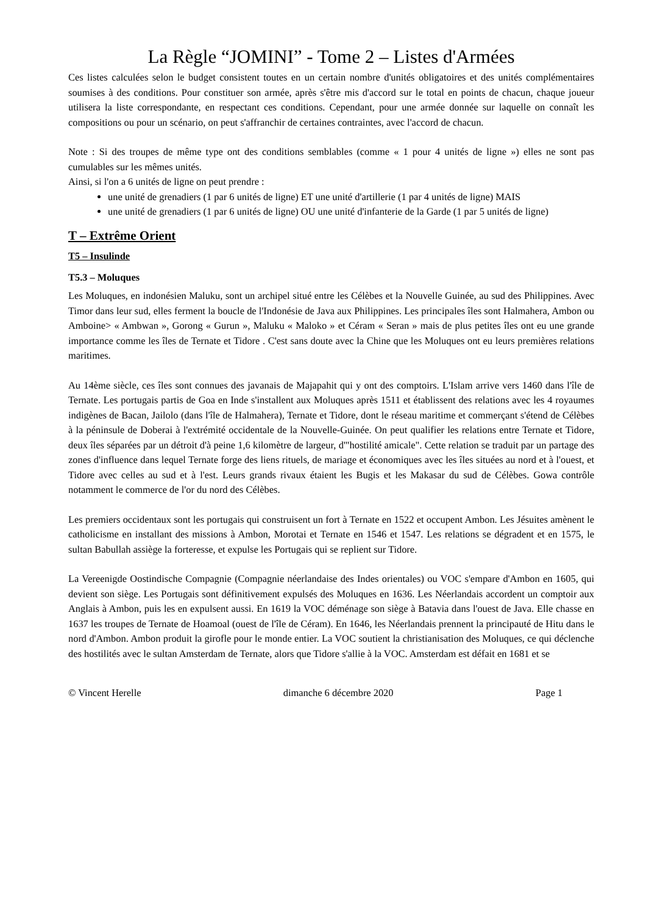La Règle “JOMINI” - Tome 2 – Listes d'Armées
Ces listes calculées selon le budget consistent toutes en un certain nombre d'unités obligatoires et des unités complémentaires soumises à des conditions. Pour constituer son armée, après s'être mis d'accord sur le total en points de chacun, chaque joueur utilisera la liste correspondante, en respectant ces conditions. Cependant, pour une armée donnée sur laquelle on connaît les compositions ou pour un scénario, on peut s'affranchir de certaines contraintes, avec l'accord de chacun.
Note : Si des troupes de même type ont des conditions semblables (comme « 1 pour 4 unités de ligne ») elles ne sont pas cumulables sur les mêmes unités.
Ainsi, si l'on a 6 unités de ligne on peut prendre :
une unité de grenadiers (1 par 6 unités de ligne) ET une unité d'artillerie (1 par 4 unités de ligne) MAIS
une unité de grenadiers (1 par 6 unités de ligne) OU une unité d'infanterie de la Garde (1 par 5 unités de ligne)
T – Extrême Orient
T5 – Insulinde
T5.3 – Moluques
Les Moluques, en indonésien Maluku, sont un archipel situé entre les Célèbes et la Nouvelle Guinée, au sud des Philippines. Avec Timor dans leur sud, elles ferment la boucle de l'Indonésie de Java aux Philippines. Les principales îles sont Halmahera, Ambon ou Amboine> « Ambwan », Gorong « Gurun », Maluku « Maloko » et Céram « Seran » mais de plus petites îles ont eu une grande importance comme les îles de Ternate et Tidore . C'est sans doute avec la Chine que les Moluques ont eu leurs premières relations maritimes.
Au 14ème siècle, ces îles sont connues des javanais de Majapahit qui y ont des comptoirs. L'Islam arrive vers 1460 dans l'île de Ternate. Les portugais partis de Goa en Inde s'installent aux Moluques après 1511 et établissent des relations avec les 4 royaumes indigènes de Bacan, Jailolo (dans l'île de Halmahera), Ternate et Tidore, dont le réseau maritime et commerçant s'étend de Célèbes à la péninsule de Doberai à l'extrémité occidentale de la Nouvelle-Guinée. On peut qualifier les relations entre Ternate et Tidore, deux îles séparées par un détroit d'à peine 1,6 kilomètre de largeur, d'"hostilité amicale". Cette relation se traduit par un partage des zones d'influence dans lequel Ternate forge des liens rituels, de mariage et économiques avec les îles situées au nord et à l'ouest, et Tidore avec celles au sud et à l'est. Leurs grands rivaux étaient les Bugis et les Makasar du sud de Célèbes. Gowa contrôle notamment le commerce de l'or du nord des Célèbes.
Les premiers occidentaux sont les portugais qui construisent un fort à Ternate en 1522 et occupent Ambon. Les Jésuites amènent le catholicisme en installant des missions à Ambon, Morotai et Ternate en 1546 et 1547. Les relations se dégradent et en 1575, le sultan Babullah assiège la forteresse, et expulse les Portugais qui se replient sur Tidore.
La Vereenigde Oostindische Compagnie (Compagnie néerlandaise des Indes orientales) ou VOC s'empare d'Ambon en 1605, qui devient son siège. Les Portugais sont définitivement expulsés des Moluques en 1636. Les Néerlandais accordent un comptoir aux Anglais à Ambon, puis les en expulsent aussi. En 1619 la VOC déménage son siège à Batavia dans l'ouest de Java. Elle chasse en 1637 les troupes de Ternate de Hoamoal (ouest de l'île de Céram). En 1646, les Néerlandais prennent la principauté de Hitu dans le nord d'Ambon. Ambon produit la girofle pour le monde entier. La VOC soutient la christianisation des Moluques, ce qui déclenche des hostilités avec le sultan Amsterdam de Ternate, alors que Tidore s'allie à la VOC. Amsterdam est défait en 1681 et se
© Vincent Herelle dimanche 6 décembre 2020 Page 1